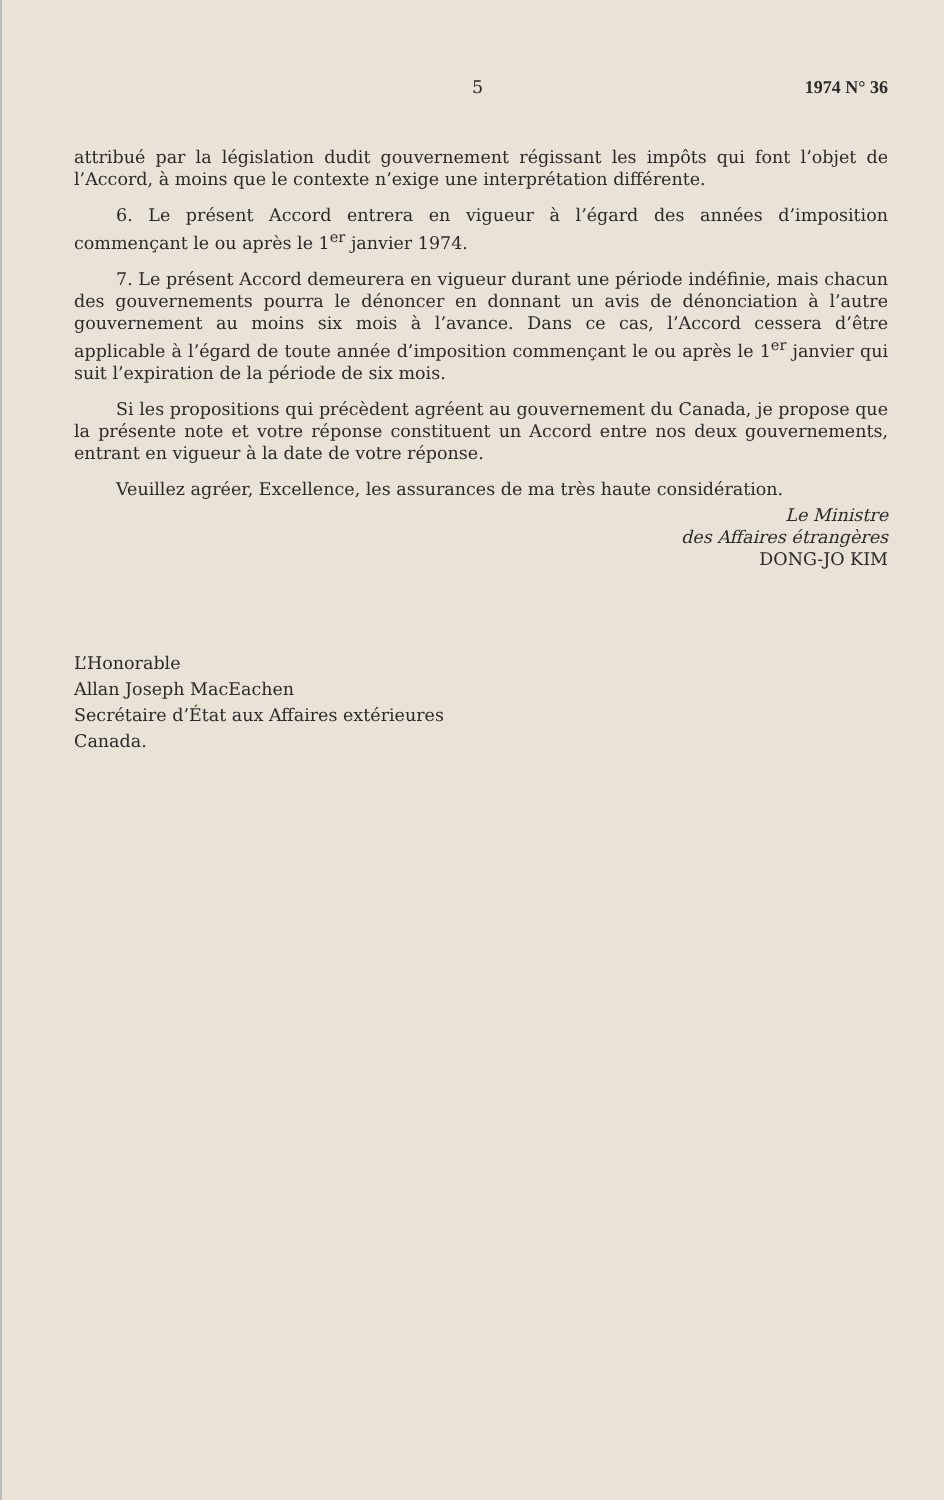5 1974 N° 36
attribué par la législation dudit gouvernement régissant les impôts qui font l’objet de l’Accord, à moins que le contexte n’exige une interprétation différente.
6. Le présent Accord entrera en vigueur à l’égard des années d’imposition commençant le ou après le 1<sup>er</sup> janvier 1974.
7. Le présent Accord demeurera en vigueur durant une période indéfinie, mais chacun des gouvernements pourra le dénoncer en donnant un avis de dénonciation à l’autre gouvernement au moins six mois à l’avance. Dans ce cas, l’Accord cessera d’être applicable à l’égard de toute année d’imposition commençant le ou après le 1<sup>er</sup> janvier qui suit l’expiration de la période de six mois.
Si les propositions qui précèdent agréent au gouvernement du Canada, je propose que la présente note et votre réponse constituent un Accord entre nos deux gouvernements, entrant en vigueur à la date de votre réponse.
Veuillez agréer, Excellence, les assurances de ma très haute considération.
Le Ministre
des Affaires étrangères
DONG-JO KIM
L’Honorable
Allan Joseph MacEachen
Secrétaire d’État aux Affaires extérieures
Canada.